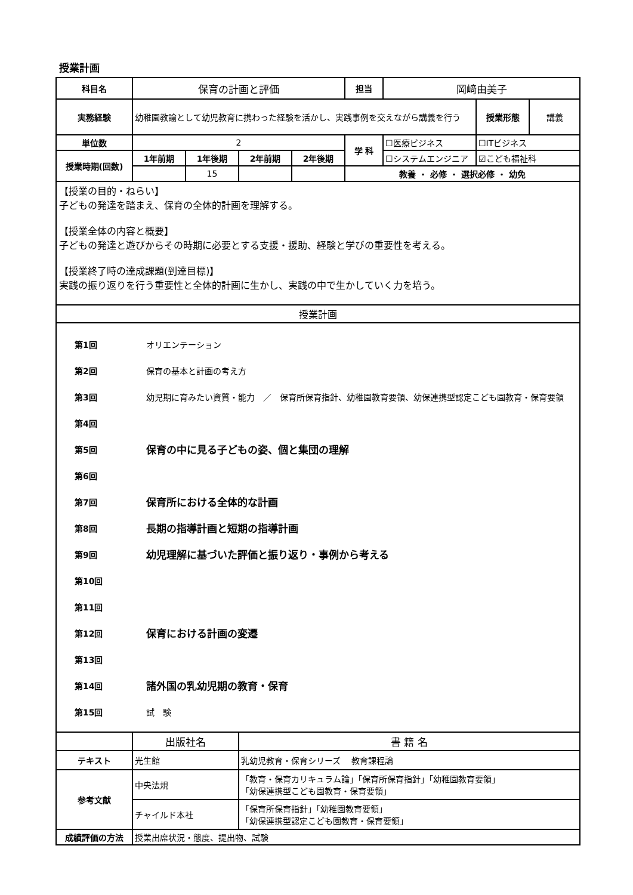授業計画
| 科目名 | 保育の計画と評価 | | | | 担当 | 岡﨑由美子 | | |
| 実務経験 | 幼稚園教諭として幼児教育に携わった経験を活かし、実践事例を交えながら講義を行う | | | | | | 授業形態 | 講義 |
| 単位数 | 2 | | | | 学 科 | ☐医療ビジネス | ☐ITビジネス | |
| 授業時期(回数) | 1年前期 | 1年後期 | 2年前期 | 2年後期 | | ☐システムエンジニア | ☑こども福祉科 | |
| | | 15 | | | 教養 ・ 必修 ・ 選択必修 ・ 幼免 | | | |
| 【授業の目的・ねらい】 子どもの発達を踏まえ、保育の全体的計画を理解する。 【授業全体の内容と概要】 子どもの発達と遊びからその時期に必要とする支援・援助、経験と学びの重要性を考える。 【授業終了時の達成課題(到達目標)】 実践の振り返りを行う重要性と全体的計画に生かし、実践の中で生かしていく力を培う。 | | | | | | | | |
| 授業計画 | | | | | | | | |
| 第1回 オリエンテーション 第2回 保育の基本と計画の考え方 第3回 幼児期に育みたい資質・能力 ／ 保育所保育指針、幼稚園教育要領、幼保連携型認定こども園教育・保育要領 第4回 第5回 保育の中に見る子どもの姿、個と集団の理解 第6回 第7回 保育所における全体的な計画 第8回 長期の指導計画と短期の指導計画 第9回 幼児理解に基づいた評価と振り返り・事例から考える 第10回 第11回 第12回 保育における計画の変遷 第13回 第14回 諸外国の乳幼児期の教育・保育 第15回 試 験 | | | | | | | | |
| | 出版社名 | | 書 籍 名 | | | | | |
| テキスト | 光生館 | | 乳幼児教育・保育シリーズ 教育課程論 | | | | | |
| 参考文献 | 中央法規 | | 「教育・保育カリキュラム論」「保育所保育指針」「幼稚園教育要領」 「幼保連携型こども園教育・保育要領」 | | | | | |
| | チャイルド本社 | | 「保育所保育指針」「幼稚園教育要領」 「幼保連携型認定こども園教育・保育要領」 | | | | | |
| 成績評価の方法 | 授業出席状況・態度、提出物、試験 | | | | | | | |